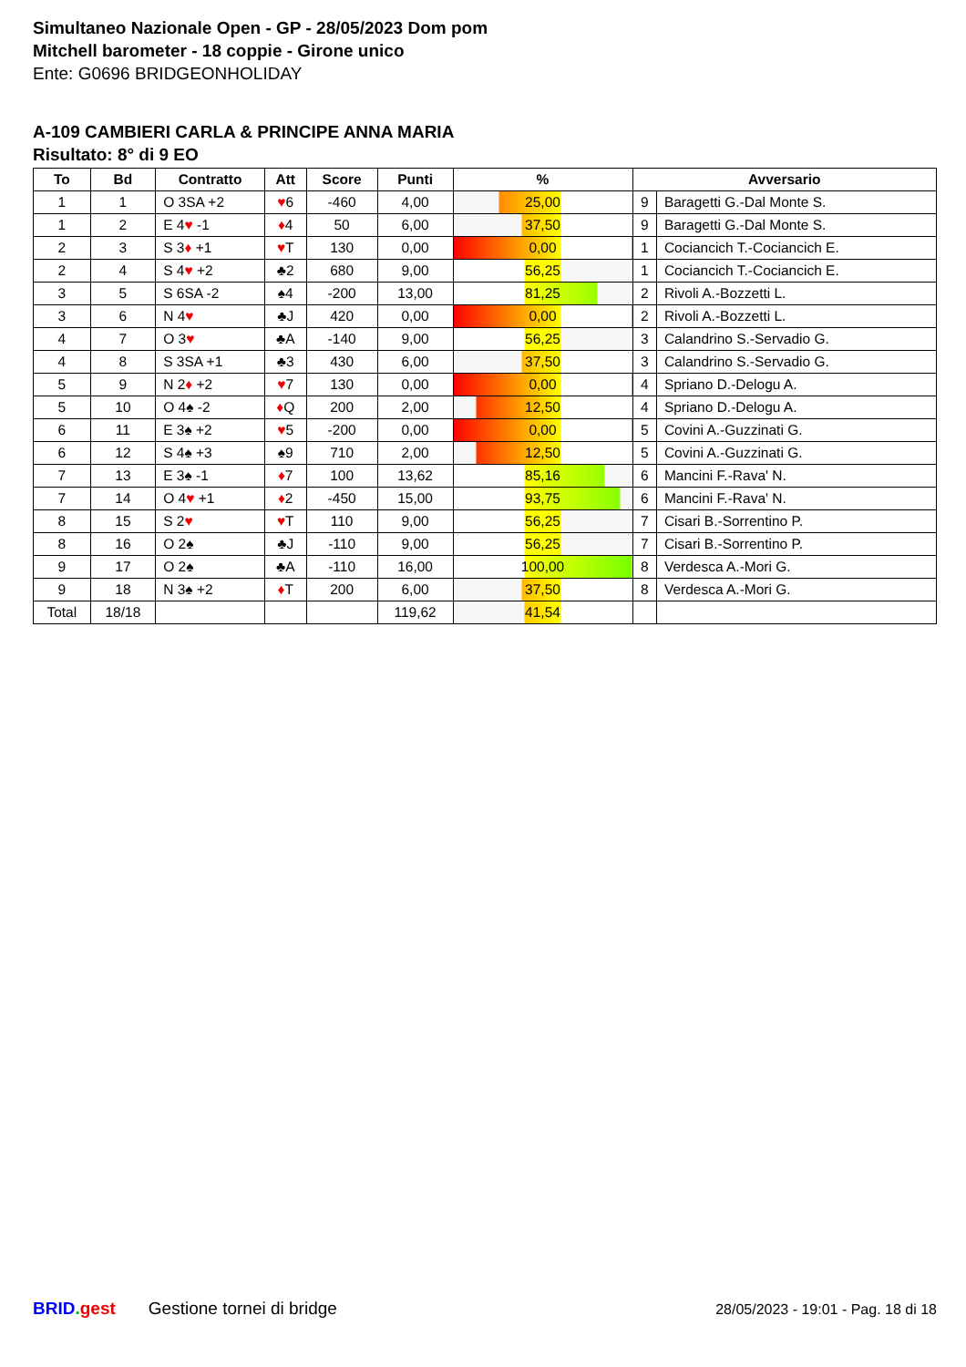Simultaneo Nazionale Open - GP - 28/05/2023 Dom pom
Mitchell barometer - 18 coppie - Girone unico
Ente: G0696 BRIDGEONHOLIDAY
A-109 CAMBIERI CARLA & PRINCIPE ANNA MARIA
Risultato: 8° di 9 EO
| To | Bd | Contratto | Att | Score | Punti | % | Avversario | |
| --- | --- | --- | --- | --- | --- | --- | --- | --- |
| 1 | 1 | O 3SA +2 | ♥ 6 | -460 | 4,00 | 25,00 | 9 | Baragetti G.-Dal Monte S. |
| 1 | 2 | E 4 ♥ -1 | ♦ 4 | 50 | 6,00 | 37,50 | 9 | Baragetti G.-Dal Monte S. |
| 2 | 3 | S 3 ♦ +1 | ♥ T | 130 | 0,00 | 0,00 | 1 | Cociancich T.-Cociancich E. |
| 2 | 4 | S 4 ♥ +2 | ♣2 | 680 | 9,00 | 56,25 | 1 | Cociancich T.-Cociancich E. |
| 3 | 5 | S 6SA -2 | ♠4 | -200 | 13,00 | 81,25 | 2 | Rivoli A.-Bozzetti L. |
| 3 | 6 | N 4 ♥ | ♣J | 420 | 0,00 | 0,00 | 2 | Rivoli A.-Bozzetti L. |
| 4 | 7 | O 3 ♥ | ♣A | -140 | 9,00 | 56,25 | 3 | Calandrino S.-Servadio G. |
| 4 | 8 | S 3SA +1 | ♣3 | 430 | 6,00 | 37,50 | 3 | Calandrino S.-Servadio G. |
| 5 | 9 | N 2 ♦ +2 | ♥ 7 | 130 | 0,00 | 0,00 | 4 | Spriano D.-Delogu A. |
| 5 | 10 | O 4♠ -2 | ♦ Q | 200 | 2,00 | 12,50 | 4 | Spriano D.-Delogu A. |
| 6 | 11 | E 3♠ +2 | ♥ 5 | -200 | 0,00 | 0,00 | 5 | Covini A.-Guzzinati G. |
| 6 | 12 | S 4♠ +3 | ♠9 | 710 | 2,00 | 12,50 | 5 | Covini A.-Guzzinati G. |
| 7 | 13 | E 3♠ -1 | ♦ 7 | 100 | 13,62 | 85,16 | 6 | Mancini F.-Rava' N. |
| 7 | 14 | O 4 ♥ +1 | ♦ 2 | -450 | 15,00 | 93,75 | 6 | Mancini F.-Rava' N. |
| 8 | 15 | S 2 ♥ | ♥ T | 110 | 9,00 | 56,25 | 7 | Cisari B.-Sorrentino P. |
| 8 | 16 | O 2♠ | ♣J | -110 | 9,00 | 56,25 | 7 | Cisari B.-Sorrentino P. |
| 9 | 17 | O 2♠ | ♣A | -110 | 16,00 | 100,00 | 8 | Verdesca A.-Mori G. |
| 9 | 18 | N 3♠ +2 | ♦ T | 200 | 6,00 | 37,50 | 8 | Verdesca A.-Mori G. |
| Total | 18/18 | | | | 119,62 | 41,54 | | |
BRID. gest Gestione tornei di bridge 28/05/2023 - 19:01 - Pag. 18 di 18